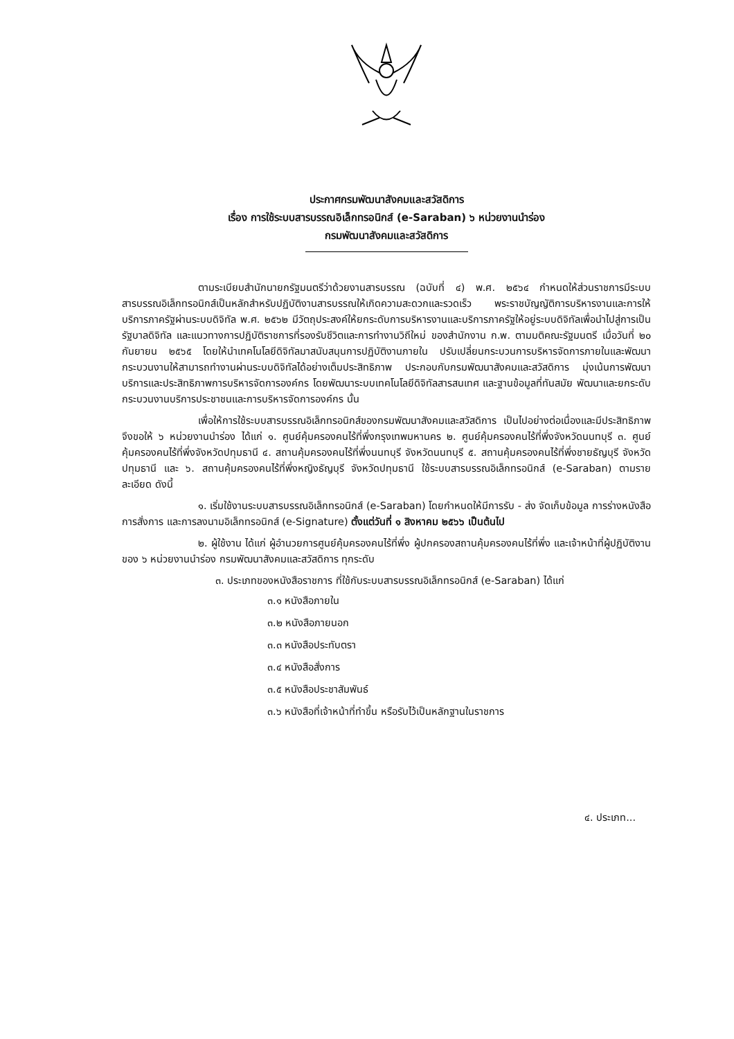ประกาศกรมพัฒนาสังคมและสวัสดิการ
เรื่อง การใช้ระบบสารบรรณอิเล็กทรอนิกส์ (e-Saraban) ๖ หน่วยงานนำร่อง
กรมพัฒนาสังคมและสวัสดิการ
ตามระเบียบสำนักนายกรัฐมนตรีว่าด้วยงานสารบรรณ (ฉบับที่ ๔) พ.ศ. ๒๕๖๔ กำหนดให้ส่วนราชการมีระบบสารบรรณอิเล็กทรอนิกส์เป็นหลักสำหรับปฏิบัติงานสารบรรณให้เกิดความสะดวกและรวดเร็ว พระราชบัญญัติการบริหารงานและการให้บริการภาครัฐผ่านระบบดิจิทัล พ.ศ. ๒๕๖๒ มีวัตถุประสงค์ให้ยกระดับการบริหารงานและบริการภาครัฐให้อยู่ระบบดิจิทัลเพื่อนำไปสู่การเป็นรัฐบาลดิจิทัล และแนวทางการปฏิบัติราชการที่รองรับชีวิตและการทำงานวิถีใหม่ ของสำนักงาน ก.พ. ตามมติคณะรัฐมนตรี เมื่อวันที่ ๒๐ กันยายน ๒๕๖๕ โดยให้นำเทคโนโลยีดิจิทัลมาสนับสนุนการปฏิบัติงานภายใน ปรับเปลี่ยนกระบวนการบริหารจัดการภายในและพัฒนากระบวนงานให้สามารถทำงานผ่านระบบดิจิทัลได้อย่างเต็มประสิทธิภาพ ประกอบกับกรมพัฒนาสังคมและสวัสดิการ มุ่งเน้นการพัฒนาบริการและประสิทธิภาพการบริหารจัดการองค์กร โดยพัฒนาระบบเทคโนโลยีดิจิทัลสารสนเทศ และฐานข้อมูลที่ทันสมัย พัฒนาและยกระดับกระบวนงานบริการประชาชนและการบริหารจัดการองค์กร นั้น
เพื่อให้การใช้ระบบสารบรรณอิเล็กทรอนิกส์ของกรมพัฒนาสังคมและสวัสดิการ เป็นไปอย่างต่อเนื่องและมีประสิทธิภาพ จึงขอให้ ๖ หน่วยงานนำร่อง ได้แก่ ๑. ศูนย์คุ้มครองคนไร้ที่พึ่งกรุงเทพมหานคร ๒. ศูนย์คุ้มครองคนไร้ที่พึ่งจังหวัดนนทบุรี ๓. ศูนย์คุ้มครองคนไร้ที่พึ่งจังหวัดปทุมธานี ๔. สถานคุ้มครองคนไร้ที่พึ่งนนทบุรี จังหวัดนนทบุรี ๕. สถานคุ้มครองคนไร้ที่พึ่งชายธัญบุรี จังหวัดปทุมธานี และ ๖. สถานคุ้มครองคนไร้ที่พึ่งหญิงธัญบุรี จังหวัดปทุมธานี ใช้ระบบสารบรรณอิเล็กทรอนิกส์ (e-Saraban) ตามรายละเอียด ดังนี้
๑. เริ่มใช้งานระบบสารบรรณอิเล็กทรอนิกส์ (e-Saraban) โดยกำหนดให้มีการรับ - ส่ง จัดเก็บข้อมูล การร่างหนังสือ การสั่งการ และการลงนามอิเล็กทรอนิกส์ (e-Signature) ตั้งแต่วันที่ ๑ สิงหาคม ๒๕๖๖ เป็นต้นไป
๒. ผู้ใช้งาน ได้แก่ ผู้อำนวยการศูนย์คุ้มครองคนไร้ที่พึ่ง ผู้ปกครองสถานคุ้มครองคนไร้ที่พึ่ง และเจ้าหน้าที่ผู้ปฏิบัติงานของ ๖ หน่วยงานนำร่อง กรมพัฒนาสังคมและสวัสดิการ ทุกระดับ
๓. ประเภทของหนังสือราชการ ที่ใช้กับระบบสารบรรณอิเล็กทรอนิกส์ (e-Saraban) ได้แก่
๓.๑ หนังสือภายใน
๓.๒ หนังสือภายนอก
๓.๓ หนังสือประทับตรา
๓.๔ หนังสือสั่งการ
๓.๕ หนังสือประชาสัมพันธ์
๓.๖ หนังสือที่เจ้าหน้าที่ทำขึ้น หรือรับไว้เป็นหลักฐานในราชการ
๔. ประเภท...